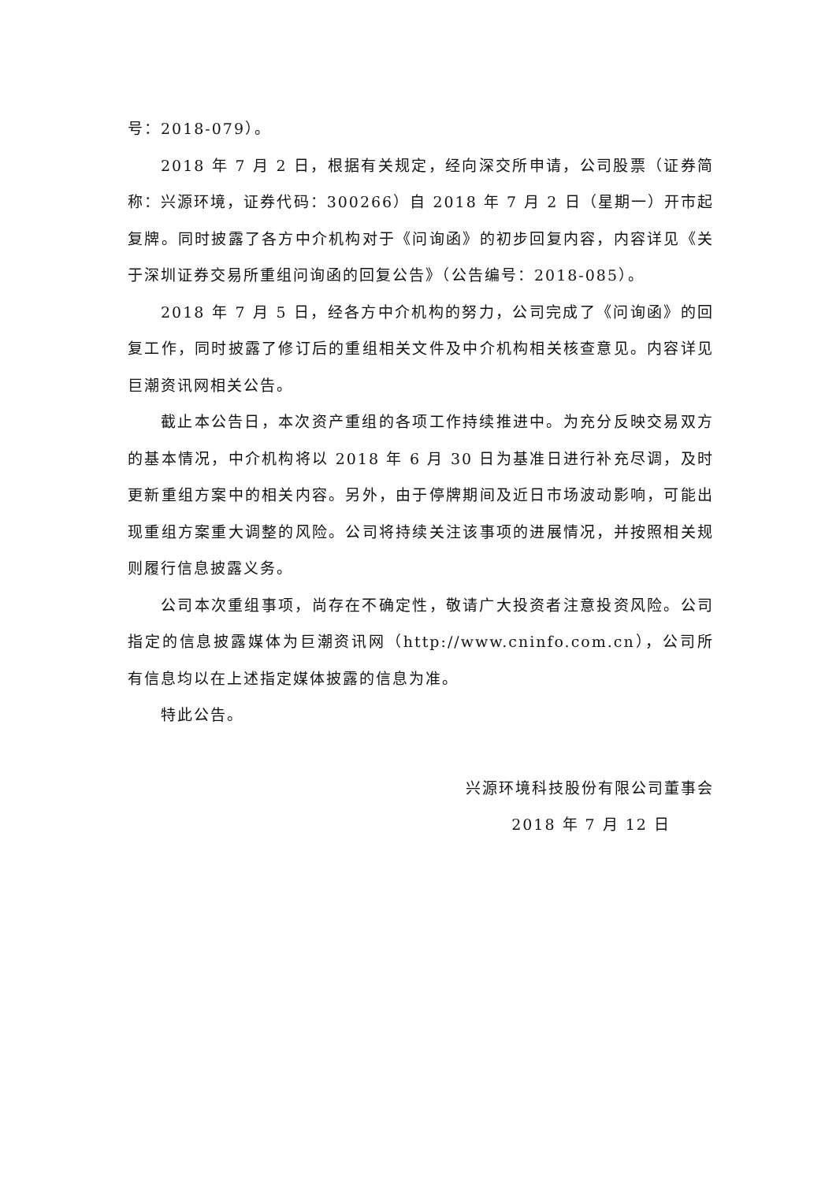号：2018-079）。
2018 年 7 月 2 日，根据有关规定，经向深交所申请，公司股票（证券简称：兴源环境，证券代码：300266）自 2018 年 7 月 2 日（星期一）开市起复牌。同时披露了各方中介机构对于《问询函》的初步回复内容，内容详见《关于深圳证券交易所重组问询函的回复公告》（公告编号：2018-085）。
2018 年 7 月 5 日，经各方中介机构的努力，公司完成了《问询函》的回复工作，同时披露了修订后的重组相关文件及中介机构相关核查意见。内容详见巨潮资讯网相关公告。
截止本公告日，本次资产重组的各项工作持续推进中。为充分反映交易双方的基本情况，中介机构将以 2018 年 6 月 30 日为基准日进行补充尽调，及时更新重组方案中的相关内容。另外，由于停牌期间及近日市场波动影响，可能出现重组方案重大调整的风险。公司将持续关注该事项的进展情况，并按照相关规则履行信息披露义务。
公司本次重组事项，尚存在不确定性，敬请广大投资者注意投资风险。公司指定的信息披露媒体为巨潮资讯网（http://www.cninfo.com.cn），公司所有信息均以在上述指定媒体披露的信息为准。
特此公告。
兴源环境科技股份有限公司董事会
2018 年 7 月 12 日